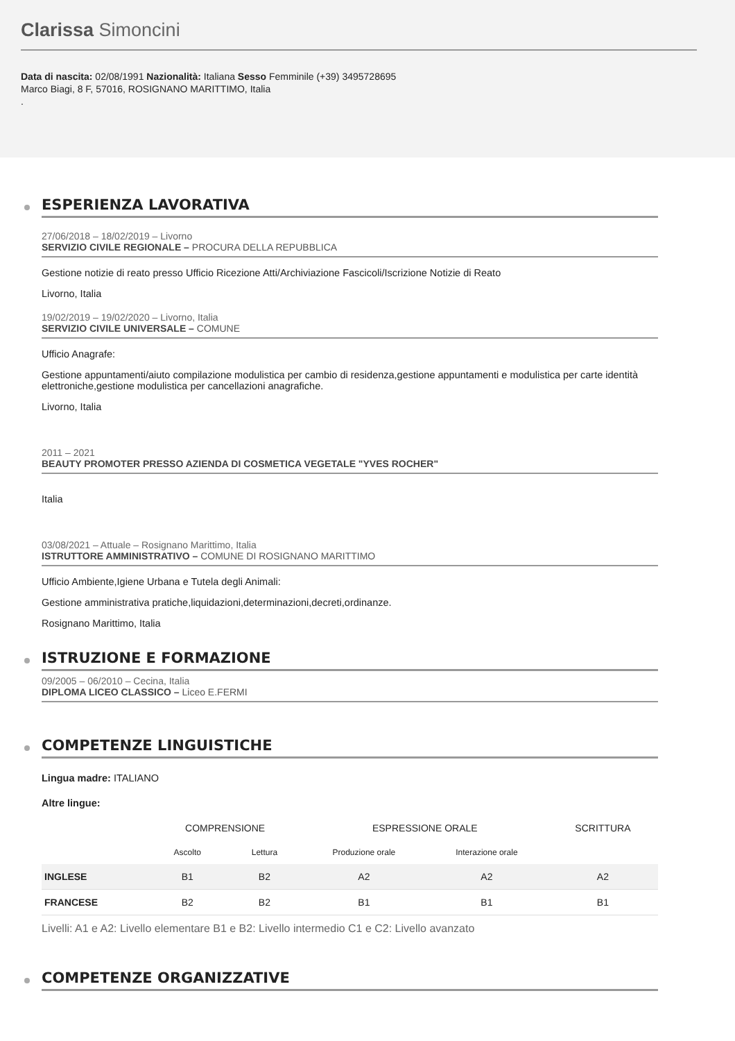Clarissa Simoncini
Data di nascita: 02/08/1991 Nazionalità: Italiana Sesso Femminile (+39) 3495728695
Marco Biagi, 8 F, 57016, ROSIGNANO MARITTIMO, Italia
.
ESPERIENZA LAVORATIVA
27/06/2018 – 18/02/2019 – Livorno
SERVIZIO CIVILE REGIONALE – PROCURA DELLA REPUBBLICA
Gestione notizie di reato presso Ufficio Ricezione Atti/Archiviazione Fascicoli/Iscrizione Notizie di Reato
Livorno, Italia
19/02/2019 – 19/02/2020 – Livorno, Italia
SERVIZIO CIVILE UNIVERSALE – COMUNE
Ufficio Anagrafe:
Gestione appuntamenti/aiuto compilazione modulistica per cambio di residenza,gestione appuntamenti e modulistica per carte identità elettroniche,gestione modulistica per cancellazioni anagrafiche.
Livorno, Italia
2011 – 2021
BEAUTY PROMOTER PRESSO AZIENDA DI COSMETICA VEGETALE "YVES ROCHER"
Italia
03/08/2021 – Attuale – Rosignano Marittimo, Italia
ISTRUTTORE AMMINISTRATIVO – COMUNE DI ROSIGNANO MARITTIMO
Ufficio Ambiente,Igiene Urbana e Tutela degli Animali:
Gestione amministrativa pratiche,liquidazioni,determinazioni,decreti,ordinanze.
Rosignano Marittimo, Italia
ISTRUZIONE E FORMAZIONE
09/2005 – 06/2010 – Cecina, Italia
DIPLOMA LICEO CLASSICO – Liceo E.FERMI
COMPETENZE LINGUISTICHE
Lingua madre: ITALIANO
Altre lingue:
| | COMPRENSIONE | | ESPRESSIONE ORALE | | SCRITTURA |
| --- | --- | --- | --- | --- | --- |
| | Ascolto | Lettura | Produzione orale | Interazione orale | |
| INGLESE | B1 | B2 | A2 | A2 | A2 |
| FRANCESE | B2 | B2 | B1 | B1 | B1 |
Livelli: A1 e A2: Livello elementare B1 e B2: Livello intermedio C1 e C2: Livello avanzato
COMPETENZE ORGANIZZATIVE